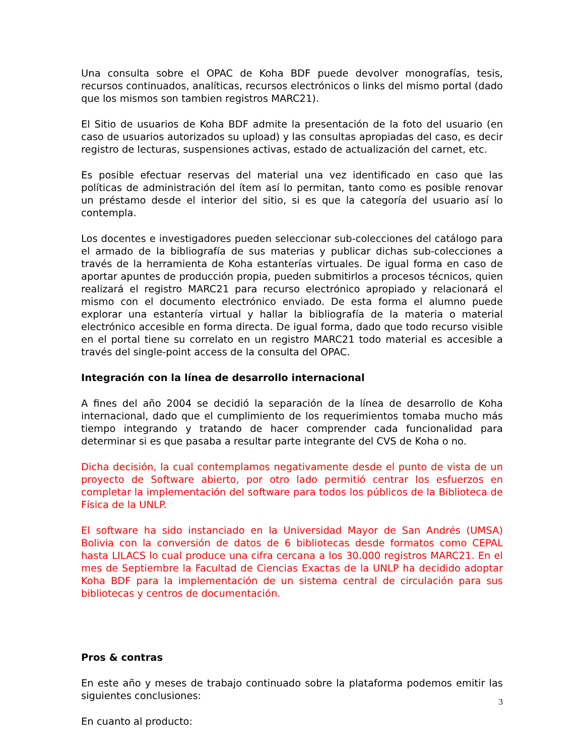Una consulta sobre el OPAC de Koha BDF puede devolver monografías, tesis, recursos continuados, analíticas, recursos electrónicos o links del mismo portal (dado que los mismos son tambien registros MARC21).
El Sitio de usuarios de Koha BDF admite la presentación de la foto del usuario (en caso de usuarios autorizados su upload) y las consultas apropiadas del caso, es decir registro de lecturas, suspensiones activas, estado de actualización del carnet, etc.
Es posible efectuar reservas del material una vez identificado en caso que las políticas de administración del ítem así lo permitan, tanto como es posible renovar un préstamo desde el interior del sitio, si es que la categoría del usuario así lo contempla.
Los docentes e investigadores pueden seleccionar sub-colecciones del catálogo para el armado de la bibliografía de sus materias y publicar dichas sub-colecciones a través de la herramienta de Koha estanterías virtuales. De igual forma en caso de aportar apuntes de producción propia, pueden submitirlos a procesos técnicos, quien realizará el registro MARC21 para recurso electrónico apropiado y relacionará el mismo con el documento electrónico enviado. De esta forma el alumno puede explorar una estantería virtual y hallar la bibliografía de la materia o material electrónico accesible en forma directa. De igual forma, dado que todo recurso visible en el portal tiene su correlato en un registro MARC21 todo material es accesible a través del single-point access de la consulta del OPAC.
Integración con la línea de desarrollo internacional
A fines del año 2004 se decidió la separación de la línea de desarrollo de Koha internacional, dado que el cumplimiento de los requerimientos tomaba mucho más tiempo integrando y tratando de hacer comprender cada funcionalidad para determinar si es que pasaba a resultar parte integrante del CVS de Koha o no.
Dicha decisión, la cual contemplamos negativamente desde el punto de vista de un proyecto de Software abierto, por otro lado permitió centrar los esfuerzos en completar la implementación del software para todos los públicos de la Biblioteca de Física de la UNLP.
El software ha sido instanciado en la Universidad Mayor de San Andrés (UMSA) Bolivia con la conversión de datos de 6 bibliotecas desde formatos como CEPAL hasta LILACS lo cual produce una cifra cercana a los 30.000 registros MARC21. En el mes de Septiembre la Facultad de Ciencias Exactas de la UNLP ha decidido adoptar Koha BDF para la implementación de un sistema central de circulación para sus bibliotecas y centros de documentación.
Pros & contras
En este año y meses de trabajo continuado sobre la plataforma podemos emitir las siguientes conclusiones:
En cuanto al producto:
3